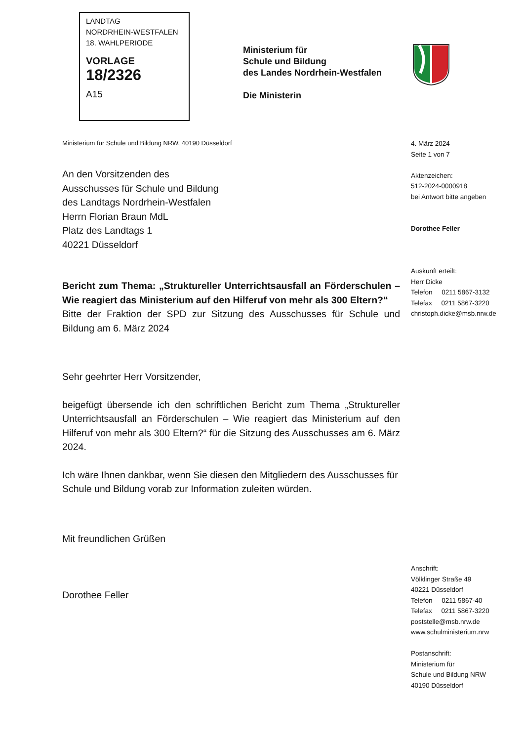LANDTAG
NORDRHEIN-WESTFALEN
18. WAHLPERIODE
VORLAGE
18/2326
A15
Ministerium für
Schule und Bildung
des Landes Nordrhein-Westfalen
Die Ministerin
Ministerium für Schule und Bildung NRW, 40190 Düsseldorf
4. März 2024
Seite 1 von 7
Aktenzeichen:
512-2024-0000918
bei Antwort bitte angeben
Dorothee Feller
Auskunft erteilt:
Herr Dicke
Telefon 0211 5867-3132
Telefax 0211 5867-3220
christoph.dicke@msb.nrw.de
An den Vorsitzenden des
Ausschusses für Schule und Bildung
des Landtags Nordrhein-Westfalen
Herrn Florian Braun MdL
Platz des Landtags 1
40221 Düsseldorf
Bericht zum Thema: „Struktureller Unterrichtsausfall an Förderschulen – Wie reagiert das Ministerium auf den Hilferuf von mehr als 300 Eltern?“
Bitte der Fraktion der SPD zur Sitzung des Ausschusses für Schule und Bildung am 6. März 2024
Sehr geehrter Herr Vorsitzender,
beigefügt übersende ich den schriftlichen Bericht zum Thema „Struktureller Unterrichtsausfall an Förderschulen – Wie reagiert das Ministerium auf den Hilferuf von mehr als 300 Eltern?“ für die Sitzung des Ausschusses am 6. März 2024.
Ich wäre Ihnen dankbar, wenn Sie diesen den Mitgliedern des Ausschusses für Schule und Bildung vorab zur Information zuleiten würden.
Mit freundlichen Grüßen
Dorothee Feller
Anschrift:
Völklinger Straße 49
40221 Düsseldorf
Telefon 0211 5867-40
Telefax 0211 5867-3220
poststelle@msb.nrw.de
www.schulministerium.nrw
Postanschrift:
Ministerium für
Schule und Bildung NRW
40190 Düsseldorf